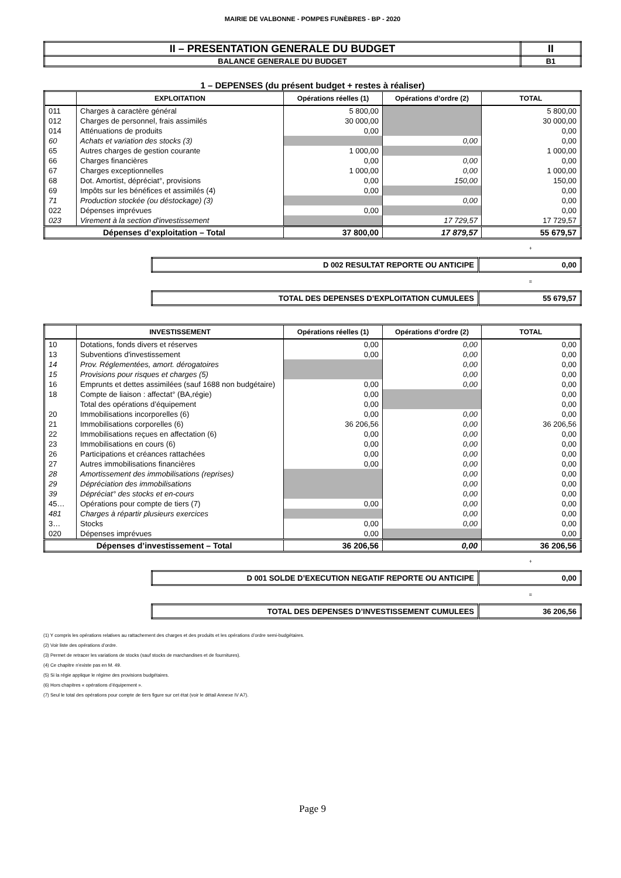MAIRIE DE VALBONNE - POMPES FUNÈBRES - BP - 2020
| II – PRESENTATION GENERALE DU BUDGET | II |
| BALANCE GENERALE DU BUDGET | B1 |
1 – DEPENSES (du présent budget + restes à réaliser)
| | EXPLOITATION | Opérations réelles (1) | Opérations d’ordre (2) | TOTAL |
| --- | --- | --- | --- | --- |
| 011 | Charges à caractère général | 5 800,00 | | 5 800,00 |
| 012 | Charges de personnel, frais assimilés | 30 000,00 | | 30 000,00 |
| 014 | Atténuations de produits | 0,00 | | 0,00 |
| 60 | Achats et variation des stocks (3) | | 0,00 | 0,00 |
| 65 | Autres charges de gestion courante | 1 000,00 | | 1 000,00 |
| 66 | Charges financières | 0,00 | 0,00 | 0,00 |
| 67 | Charges exceptionnelles | 1 000,00 | 0,00 | 1 000,00 |
| 68 | Dot. Amortist, dépréciat°, provisions | 0,00 | 150,00 | 150,00 |
| 69 | Impôts sur les bénéfices et assimilés (4) | 0,00 | | 0,00 |
| 71 | Production stockée (ou déstockage) (3) | | 0,00 | 0,00 |
| 022 | Dépenses imprévues | 0,00 | | 0,00 |
| 023 | Virement à la section d'investissement | | 17 729,57 | 17 729,57 |
| Dépenses d’exploitation – Total | | 37 800,00 | 17 879,57 | 55 679,57 |
+
| D 002 RESULTAT REPORTE OU ANTICIPE | 0,00 |
=
| TOTAL DES DEPENSES D’EXPLOITATION CUMULEES | 55 679,57 |
| | INVESTISSEMENT | Opérations réelles (1) | Opérations d’ordre (2) | TOTAL |
| --- | --- | --- | --- | --- |
| 10 | Dotations, fonds divers et réserves | 0,00 | 0,00 | 0,00 |
| 13 | Subventions d'investissement | 0,00 | 0,00 | 0,00 |
| 14 | Prov. Réglementées, amort. dérogatoires | | 0,00 | 0,00 |
| 15 | Provisions pour risques et charges (5) | | 0,00 | 0,00 |
| 16 | Emprunts et dettes assimilées (sauf 1688 non budgétaire) | 0,00 | 0,00 | 0,00 |
| 18 | Compte de liaison : affectat° (BA,régie) | 0,00 | | 0,00 |
| | Total des opérations d’équipement | 0,00 | | 0,00 |
| 20 | Immobilisations incorporelles (6) | 0,00 | 0,00 | 0,00 |
| 21 | Immobilisations corporelles (6) | 36 206,56 | 0,00 | 36 206,56 |
| 22 | Immobilisations reçues en affectation (6) | 0,00 | 0,00 | 0,00 |
| 23 | Immobilisations en cours (6) | 0,00 | 0,00 | 0,00 |
| 26 | Participations et créances rattachées | 0,00 | 0,00 | 0,00 |
| 27 | Autres immobilisations financières | 0,00 | 0,00 | 0,00 |
| 28 | Amortissement des immobilisations (reprises) | | 0,00 | 0,00 |
| 29 | Dépréciation des immobilisations | | 0,00 | 0,00 |
| 39 | Dépréciat° des stocks et en-cours | | 0,00 | 0,00 |
| 45… | Opérations pour compte de tiers (7) | 0,00 | 0,00 | 0,00 |
| 481 | Charges à répartir plusieurs exercices | | 0,00 | 0,00 |
| 3… | Stocks | 0,00 | 0,00 | 0,00 |
| 020 | Dépenses imprévues | 0,00 | | 0,00 |
| Dépenses d’investissement – Total | | 36 206,56 | 0,00 | 36 206,56 |
+
| D 001 SOLDE D’EXECUTION NEGATIF REPORTE OU ANTICIPE | 0,00 |
=
| TOTAL DES DEPENSES D’INVESTISSEMENT CUMULEES | 36 206,56 |
(1) Y compris les opérations relatives au rattachement des charges et des produits et les opérations d’ordre semi-budgétaires.
(2) Voir liste des opérations d’ordre.
(3) Permet de retracer les variations de stocks (sauf stocks de marchandises et de fournitures).
(4) Ce chapitre n’existe pas en M. 49.
(5) Si la régie applique le régime des provisions budgétaires.
(6) Hors chapitres « opérations d’équipement ».
(7) Seul le total des opérations pour compte de tiers figure sur cet état (voir le détail Annexe IV A7).
Page 9